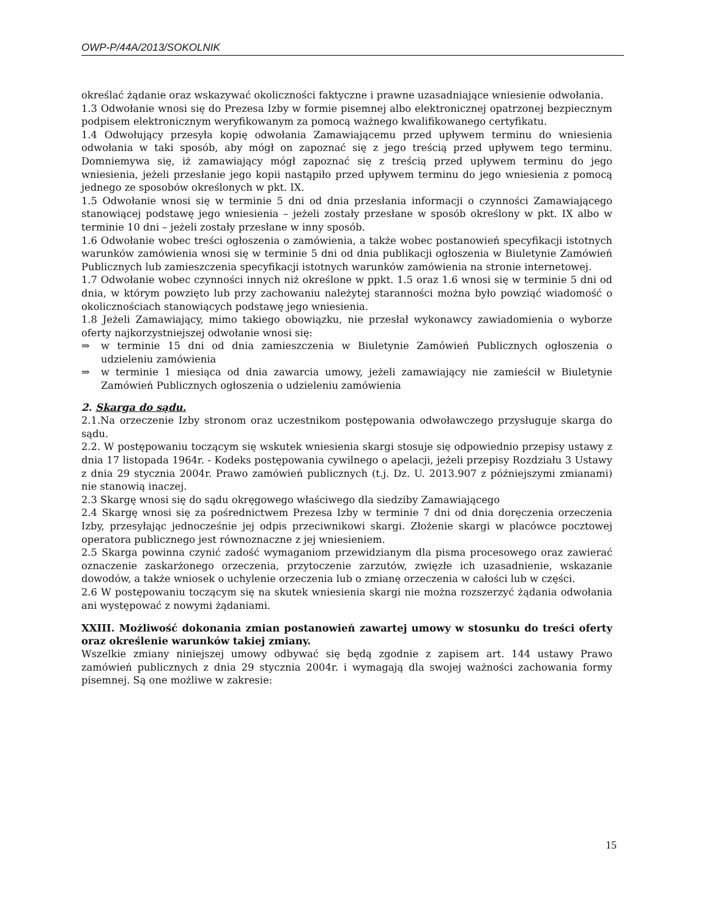OWP-P/44A/2013/SOKOLNIK
określać żądanie oraz wskazywać okoliczności faktyczne i prawne uzasadniające wniesienie odwołania.
1.3 Odwołanie wnosi się do Prezesa Izby w formie pisemnej albo elektronicznej opatrzonej bezpiecznym podpisem elektronicznym weryfikowanym za pomocą ważnego kwalifikowanego certyfikatu.
1.4 Odwołujący przesyła kopię odwołania Zamawiającemu przed upływem terminu do wniesienia odwołania w taki sposób, aby mógł on zapoznać się z jego treścią przed upływem tego terminu. Domniemywa się, iż zamawiający mógł zapoznać się z treścią przed upływem terminu do jego wniesienia, jeżeli przesłanie jego kopii nastąpiło przed upływem terminu do jego wniesienia z pomocą jednego ze sposobów określonych w pkt. IX.
1.5 Odwołanie wnosi się w terminie 5 dni od dnia przesłania informacji o czynności Zamawiającego stanowiącej podstawę jego wniesienia – jeżeli zostały przesłane w sposób określony w pkt. IX albo w terminie 10 dni – jeżeli zostały przesłane w inny sposób.
1.6 Odwołanie wobec treści ogłoszenia o zamówienia, a także wobec postanowień specyfikacji istotnych warunków zamówienia wnosi się w terminie 5 dni od dnia publikacji ogłoszenia w Biuletynie Zamówień Publicznych lub zamieszczenia specyfikacji istotnych warunków zamówienia na stronie internetowej.
1.7 Odwołanie wobec czynności innych niż określone w ppkt. 1.5 oraz 1.6 wnosi się w terminie 5 dni od dnia, w którym powzięto lub przy zachowaniu należytej staranności można było powziąć wiadomość o okolicznościach stanowiących podstawę jego wniesienia.
1.8 Jeżeli Zamawiający, mimo takiego obowiązku, nie przesłał wykonawcy zawiadomienia o wyborze oferty najkorzystniejszej odwołanie wnosi się:
⇒ w terminie 15 dni od dnia zamieszczenia w Biuletynie Zamówień Publicznych ogłoszenia o udzieleniu zamówienia
⇒ w terminie 1 miesiąca od dnia zawarcia umowy, jeżeli zamawiający nie zamieścił w Biuletynie Zamówień Publicznych ogłoszenia o udzieleniu zamówienia
2. Skarga do sądu.
2.1.Na orzeczenie Izby stronom oraz uczestnikom postępowania odwoławczego przysługuje skarga do sądu.
2.2. W postępowaniu toczącym się wskutek wniesienia skargi stosuje się odpowiednio przepisy ustawy z dnia 17 listopada 1964r. - Kodeks postępowania cywilnego o apelacji, jeżeli przepisy Rozdziału 3 Ustawy z dnia 29 stycznia 2004r. Prawo zamówień publicznych (t.j. Dz. U. 2013.907 z późniejszymi zmianami) nie stanowią inaczej.
2.3 Skargę wnosi się do sądu okręgowego właściwego dla siedziby Zamawiającego
2.4 Skargę wnosi się za pośrednictwem Prezesa Izby w terminie 7 dni od dnia doręczenia orzeczenia Izby, przesyłając jednocześnie jej odpis przeciwnikowi skargi. Złożenie skargi w placówce pocztowej operatora publicznego jest równoznaczne z jej wniesieniem.
2.5 Skarga powinna czynić zadość wymaganiom przewidzianym dla pisma procesowego oraz zawierać oznaczenie zaskarżonego orzeczenia, przytoczenie zarzutów, zwięzłe ich uzasadnienie, wskazanie dowodów, a także wniosek o uchylenie orzeczenia lub o zmianę orzeczenia w całości lub w części.
2.6 W postępowaniu toczącym się na skutek wniesienia skargi nie można rozszerzyć żądania odwołania ani występować z nowymi żądaniami.
XXIII. Możliwość dokonania zmian postanowień zawartej umowy w stosunku do treści oferty oraz określenie warunków takiej zmiany.
Wszelkie zmiany niniejszej umowy odbywać się będą zgodnie z zapisem art. 144 ustawy Prawo zamówień publicznych z dnia 29 stycznia 2004r. i wymagają dla swojej ważności zachowania formy pisemnej. Są one możliwe w zakresie:
15